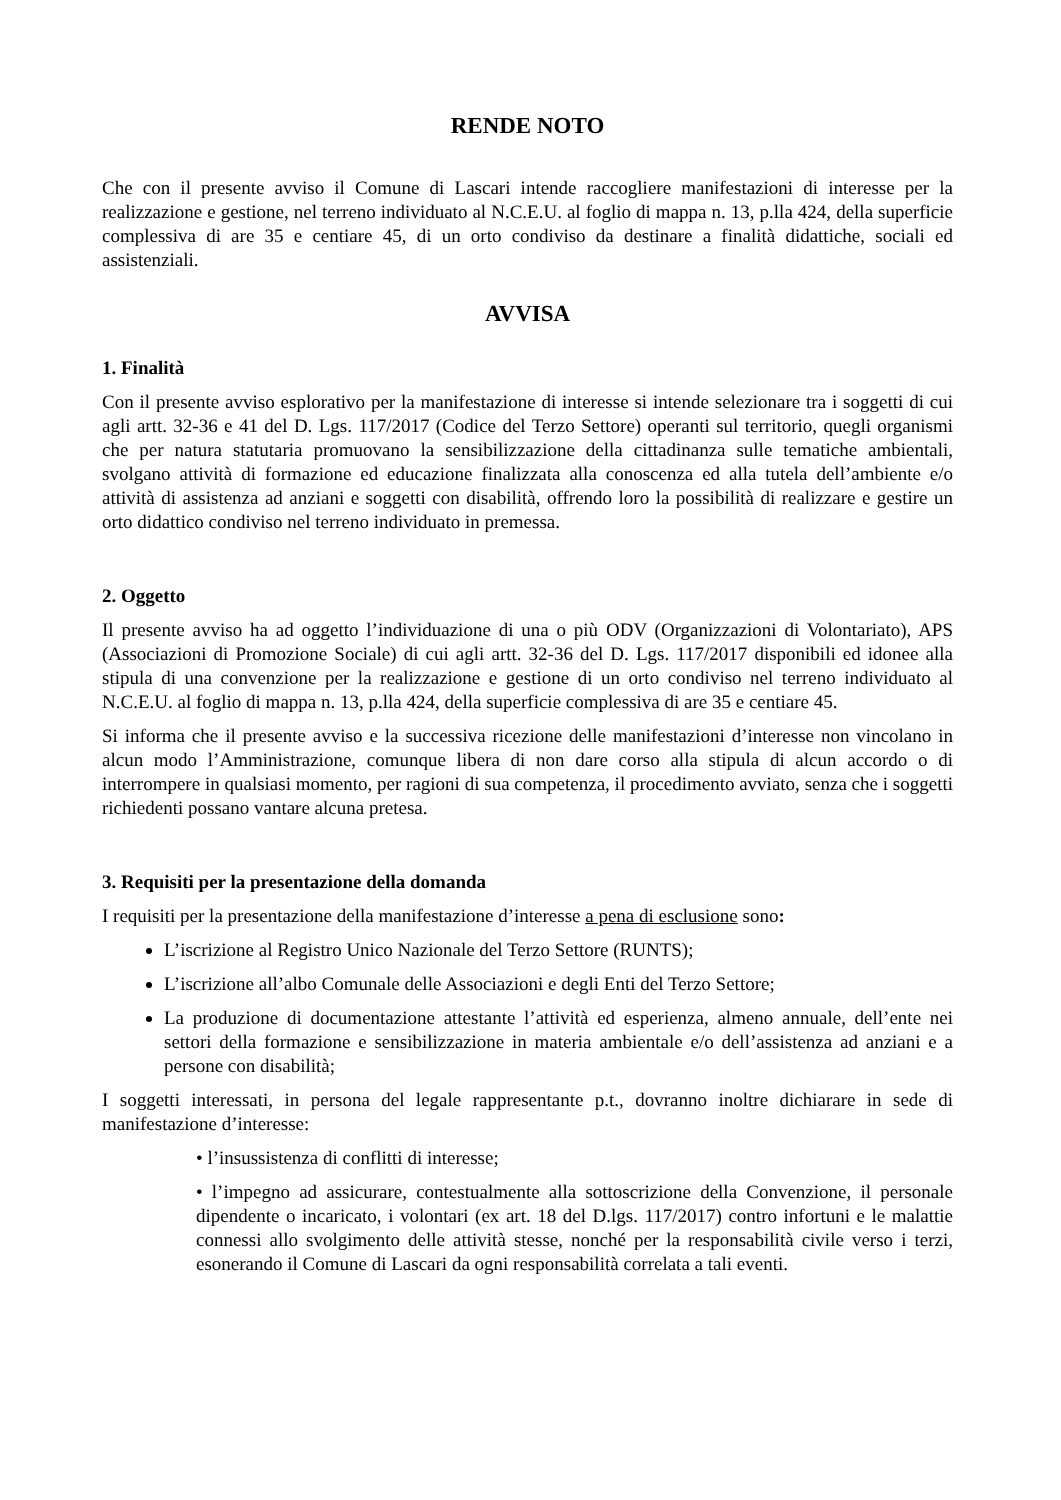RENDE NOTO
Che con il presente avviso il Comune di Lascari intende raccogliere manifestazioni di interesse per la realizzazione e gestione, nel terreno individuato al N.C.E.U. al foglio di mappa n. 13, p.lla 424, della superficie complessiva di are 35 e centiare 45, di un orto condiviso da destinare a finalità didattiche, sociali ed assistenziali.
AVVISA
1. Finalità
Con il presente avviso esplorativo per la manifestazione di interesse si intende selezionare tra i soggetti di cui agli artt. 32-36 e 41 del D. Lgs. 117/2017 (Codice del Terzo Settore) operanti sul territorio, quegli organismi che per natura statutaria promuovano la sensibilizzazione della cittadinanza sulle tematiche ambientali, svolgano attività di formazione ed educazione finalizzata alla conoscenza ed alla tutela dell’ambiente e/o attività di assistenza ad anziani e soggetti con disabilità, offrendo loro la possibilità di realizzare e gestire un orto didattico condiviso nel terreno individuato in premessa.
2. Oggetto
Il presente avviso ha ad oggetto l’individuazione di una o più ODV (Organizzazioni di Volontariato), APS (Associazioni di Promozione Sociale) di cui agli artt. 32-36 del D. Lgs. 117/2017 disponibili ed idonee alla stipula di una convenzione per la realizzazione e gestione di un orto condiviso nel terreno individuato al N.C.E.U. al foglio di mappa n. 13, p.lla 424, della superficie complessiva di are 35 e centiare 45.
Si informa che il presente avviso e la successiva ricezione delle manifestazioni d’interesse non vincolano in alcun modo l’Amministrazione, comunque libera di non dare corso alla stipula di alcun accordo o di interrompere in qualsiasi momento, per ragioni di sua competenza, il procedimento avviato, senza che i soggetti richiedenti possano vantare alcuna pretesa.
3. Requisiti per la presentazione della domanda
I requisiti per la presentazione della manifestazione d’interesse a pena di esclusione sono:
L’iscrizione al Registro Unico Nazionale del Terzo Settore (RUNTS);
L’iscrizione all’albo Comunale delle Associazioni e degli Enti del Terzo Settore;
La produzione di documentazione attestante l’attività ed esperienza, almeno annuale, dell’ente nei settori della formazione e sensibilizzazione in materia ambientale e/o dell’assistenza ad anziani e a persone con disabilità;
I soggetti interessati, in persona del legale rappresentante p.t., dovranno inoltre dichiarare in sede di manifestazione d’interesse:
• l’insussistenza di conflitti di interesse;
• l’impegno ad assicurare, contestualmente alla sottoscrizione della Convenzione, il personale dipendente o incaricato, i volontari (ex art. 18 del D.lgs. 117/2017) contro infortuni e le malattie connessi allo svolgimento delle attività stesse, nonché per la responsabilità civile verso i terzi, esonerando il Comune di Lascari da ogni responsabilità correlata a tali eventi.